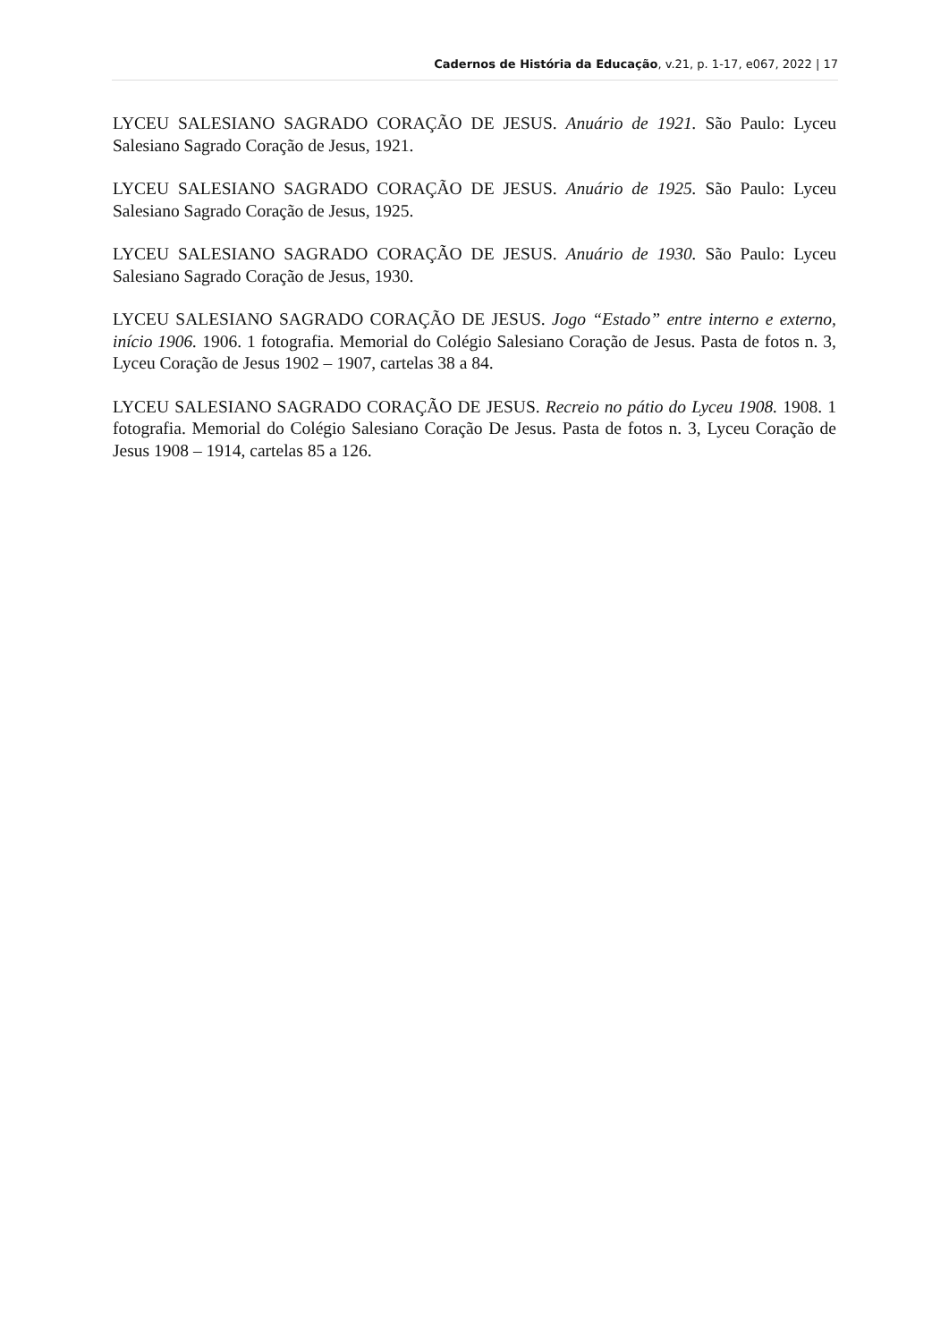Cadernos de História da Educação, v.21, p. 1-17, e067, 2022 | 17
LYCEU SALESIANO SAGRADO CORAÇÃO DE JESUS. Anuário de 1921. São Paulo: Lyceu Salesiano Sagrado Coração de Jesus, 1921.
LYCEU SALESIANO SAGRADO CORAÇÃO DE JESUS. Anuário de 1925. São Paulo: Lyceu Salesiano Sagrado Coração de Jesus, 1925.
LYCEU SALESIANO SAGRADO CORAÇÃO DE JESUS. Anuário de 1930. São Paulo: Lyceu Salesiano Sagrado Coração de Jesus, 1930.
LYCEU SALESIANO SAGRADO CORAÇÃO DE JESUS. Jogo “Estado” entre interno e externo, início 1906. 1906. 1 fotografia. Memorial do Colégio Salesiano Coração de Jesus. Pasta de fotos n. 3, Lyceu Coração de Jesus 1902 – 1907, cartelas 38 a 84.
LYCEU SALESIANO SAGRADO CORAÇÃO DE JESUS. Recreio no pátio do Lyceu 1908. 1908. 1 fotografia. Memorial do Colégio Salesiano Coração De Jesus. Pasta de fotos n. 3, Lyceu Coração de Jesus 1908 – 1914, cartelas 85 a 126.